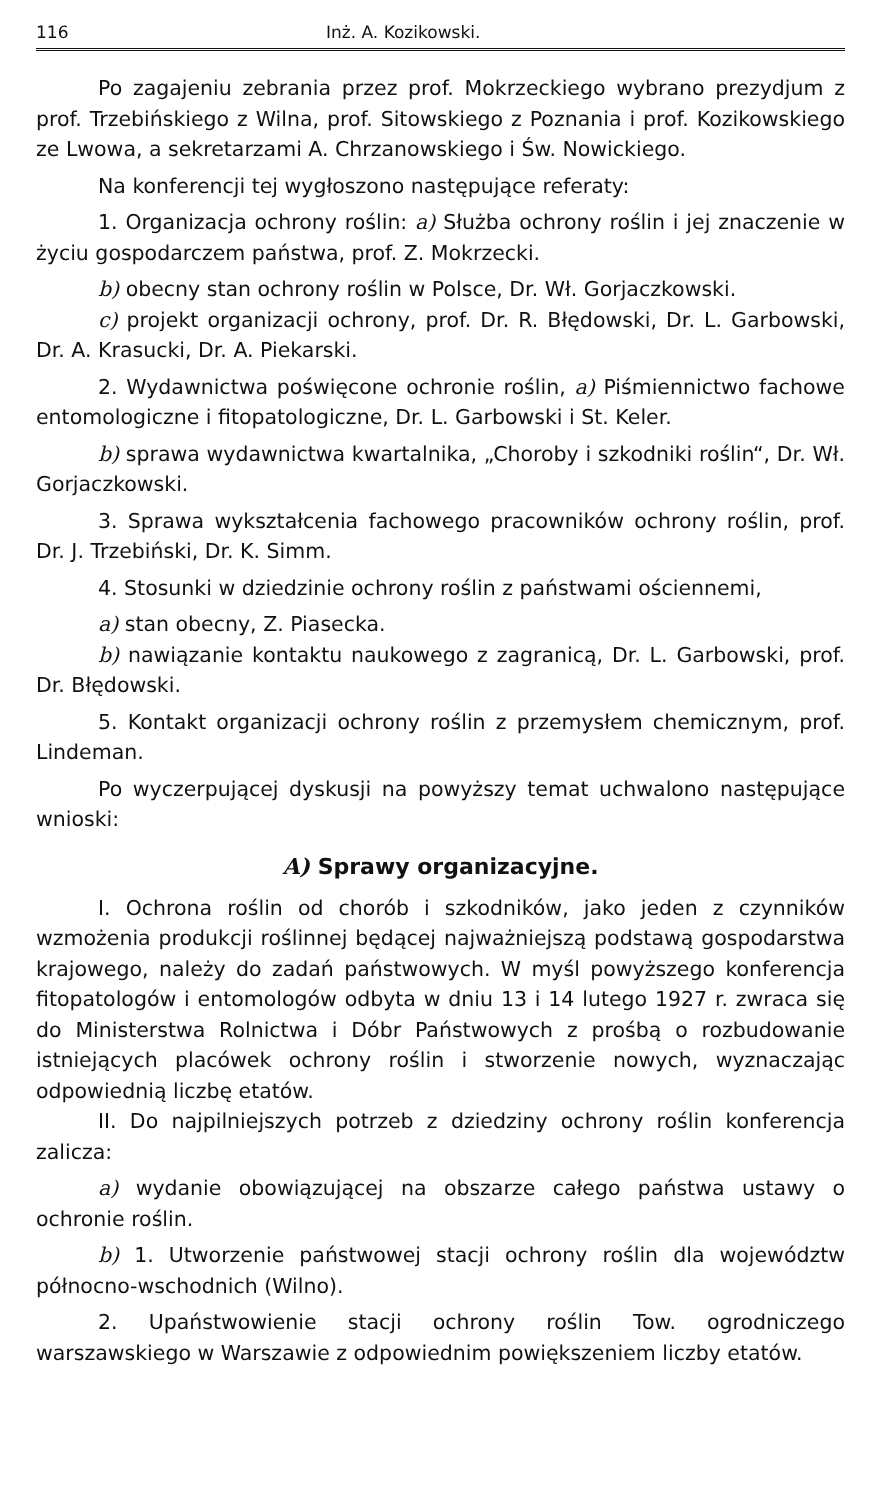116 Inż. A. Kozikowski.
Po zagajeniu zebrania przez prof. Mokrzeckiego wybrano prezydjum z prof. Trzebińskiego z Wilna, prof. Sitowskiego z Poznania i prof. Kozikowskiego ze Lwowa, a sekretarzami A. Chrzanowskiego i Św. Nowickiego.
Na konferencji tej wygłoszono następujące referaty:
1. Organizacja ochrony roślin: a) Służba ochrony roślin i jej znaczenie w życiu gospodarczem państwa, prof. Z. Mokrzecki.
b) obecny stan ochrony roślin w Polsce, Dr. Wł. Gorjaczkowski.
c) projekt organizacji ochrony, prof. Dr. R. Błędowski, Dr. L. Garbowski, Dr. A. Krasucki, Dr. A. Piekarski.
2. Wydawnictwa poświęcone ochronie roślin, a) Piśmiennictwo fachowe entomologiczne i fitopatologiczne, Dr. L. Garbowski i St. Keler.
b) sprawa wydawnictwa kwartalnika, „Choroby i szkodniki roślin“, Dr. Wł. Gorjaczkowski.
3. Sprawa wykształcenia fachowego pracowników ochrony roślin, prof. Dr. J. Trzebiński, Dr. K. Simm.
4. Stosunki w dziedzinie ochrony roślin z państwami ościennemi,
a) stan obecny, Z. Piasecka.
b) nawiązanie kontaktu naukowego z zagranicą, Dr. L. Garbowski, prof. Dr. Błędowski.
5. Kontakt organizacji ochrony roślin z przemysłem chemicznym, prof. Lindeman.
Po wyczerpującej dyskusji na powyższy temat uchwalono następujące wnioski:
A) Sprawy organizacyjne.
I. Ochrona roślin od chorób i szkodników, jako jeden z czynników wzmożenia produkcji roślinnej będącej najważniejszą podstawą gospodarstwa krajowego, należy do zadań państwowych. W myśl powyższego konferencja fitopatologów i entomologów odbyta w dniu 13 i 14 lutego 1927 r. zwraca się do Ministerstwa Rolnictwa i Dóbr Państwowych z prośbą o rozbudowanie istniejących placówek ochrony roślin i stworzenie nowych, wyznaczając odpowiednią liczbę etatów.
II. Do najpilniejszych potrzeb z dziedziny ochrony roślin konferencja zalicza:
a) wydanie obowiązującej na obszarze całego państwa ustawy o ochronie roślin.
b) 1. Utworzenie państwowej stacji ochrony roślin dla województw północno-wschodnich (Wilno).
2. Upaństwowienie stacji ochrony roślin Tow. ogrodniczego warszawskiego w Warszawie z odpowiednim powiększeniem liczby etatów.